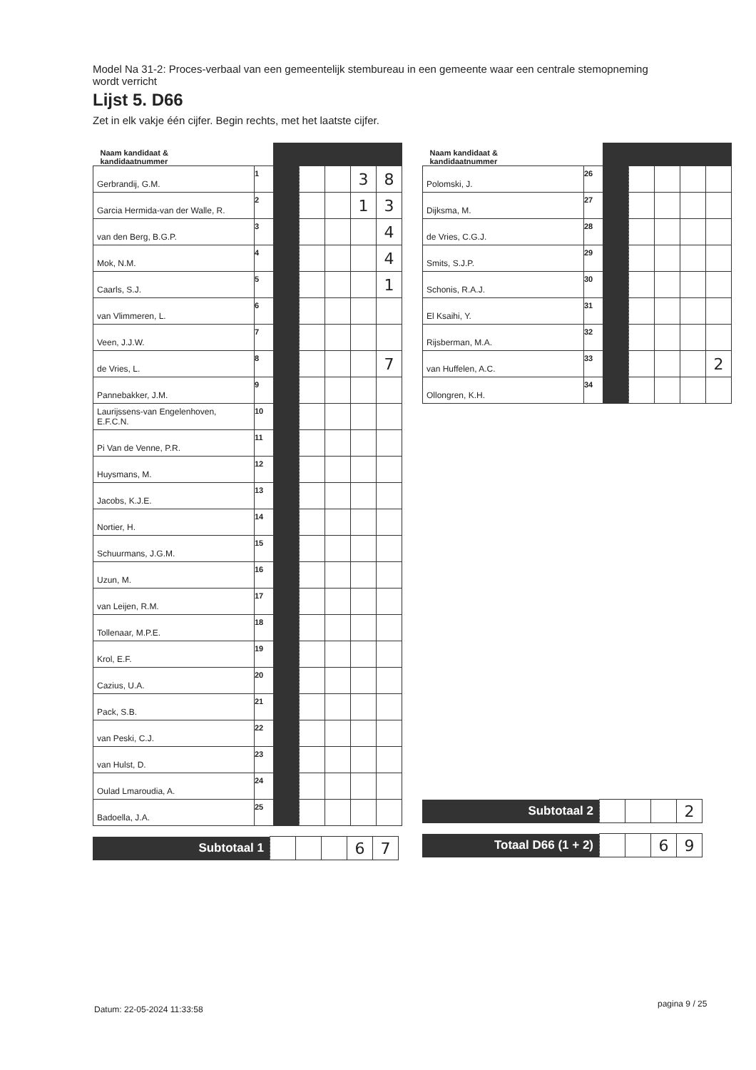Model Na 31-2: Proces-verbaal van een gemeentelijk stembureau in een gemeente waar een centrale stemopneming wordt verricht
Lijst 5. D66
Zet in elk vakje één cijfer. Begin rechts, met het laatste cijfer.
| Naam kandidaat & kandidaatnummer | | | | | | |
| Gerbrandij, G.M. | 1 | | | | 3 | 8 |
| Garcia Hermida-van der Walle, R. | 2 | | | | 1 | 3 |
| van den Berg, B.G.P. | 3 | | | | | 4 |
| Mok, N.M. | 4 | | | | | 4 |
| Caarls, S.J. | 5 | | | | | 1 |
| van Vlimmeren, L. | 6 | | | | | |
| Veen, J.J.W. | 7 | | | | | |
| de Vries, L. | 8 | | | | | 7 |
| Pannebakker, J.M. | 9 | | | | | |
| Laurijssens-van Engelenhoven, E.F.C.N. | 10 | | | | | |
| Pi Van de Venne, P.R. | 11 | | | | | |
| Huysmans, M. | 12 | | | | | |
| Jacobs, K.J.E. | 13 | | | | | |
| Nortier, H. | 14 | | | | | |
| Schuurmans, J.G.M. | 15 | | | | | |
| Uzun, M. | 16 | | | | | |
| van Leijen, R.M. | 17 | | | | | |
| Tollenaar, M.P.E. | 18 | | | | | |
| Krol, E.F. | 19 | | | | | |
| Cazius, U.A. | 20 | | | | | |
| Pack, S.B. | 21 | | | | | |
| van Peski, C.J. | 22 | | | | | |
| van Hulst, D. | 23 | | | | | |
| Oulad Lmaroudia, A. | 24 | | | | | |
| Badoella, J.A. | 25 | | | | | |
| Subtotaal 1 | | | | 6 | 7 |
| Naam kandidaat & kandidaatnummer | | | | | | |
| Polomski, J. | 26 | | | | | |
| Dijksma, M. | 27 | | | | | |
| de Vries, C.G.J. | 28 | | | | | |
| Smits, S.J.P. | 29 | | | | | |
| Schonis, R.A.J. | 30 | | | | | |
| El Ksaihi, Y. | 31 | | | | | |
| Rijsberman, M.A. | 32 | | | | | |
| van Huffelen, A.C. | 33 | | | | | 2 |
| Ollongren, K.H. | 34 | | | | | |
| Subtotaal 2 | | | | 2 |
| Totaal D66 (1 + 2) | | | 6 | 9 |
Datum: 22-05-2024 11:33:58
pagina 9 / 25